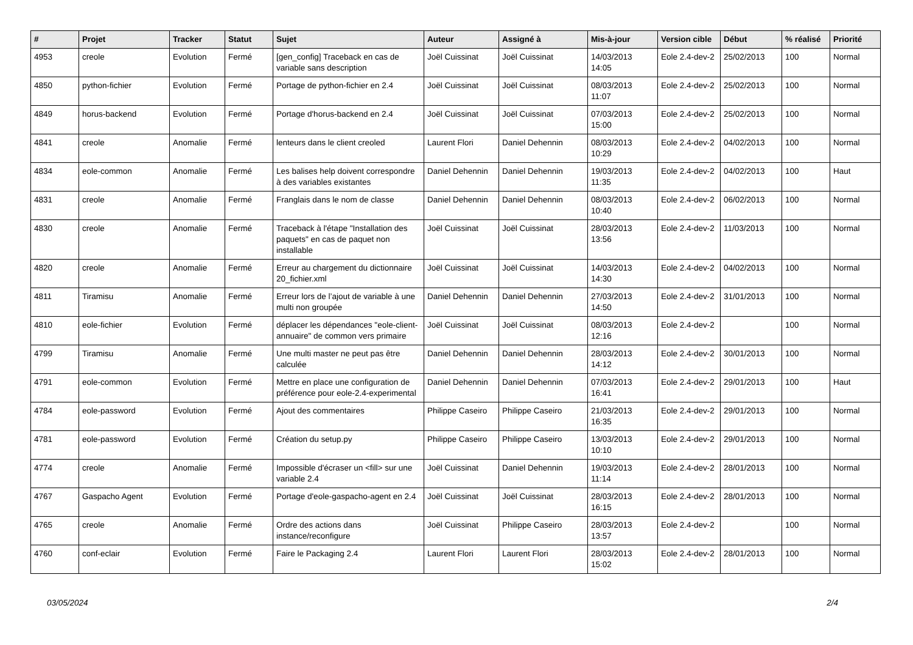| # | Projet | Tracker | Statut | Sujet | Auteur | Assigné à | Mis-à-jour | Version cible | Début | % réalisé | Priorité |
| --- | --- | --- | --- | --- | --- | --- | --- | --- | --- | --- | --- |
| 4953 | creole | Evolution | Fermé | [gen_config] Traceback en cas de variable sans description | Joël Cuissinat | Joël Cuissinat | 14/03/2013 14:05 | Eole 2.4-dev-2 | 25/02/2013 | 100 | Normal |
| 4850 | python-fichier | Evolution | Fermé | Portage de python-fichier en 2.4 | Joël Cuissinat | Joël Cuissinat | 08/03/2013 11:07 | Eole 2.4-dev-2 | 25/02/2013 | 100 | Normal |
| 4849 | horus-backend | Evolution | Fermé | Portage d'horus-backend en 2.4 | Joël Cuissinat | Joël Cuissinat | 07/03/2013 15:00 | Eole 2.4-dev-2 | 25/02/2013 | 100 | Normal |
| 4841 | creole | Anomalie | Fermé | lenteurs dans le client creoled | Laurent Flori | Daniel Dehennin | 08/03/2013 10:29 | Eole 2.4-dev-2 | 04/02/2013 | 100 | Normal |
| 4834 | eole-common | Anomalie | Fermé | Les balises help doivent correspondre à des variables existantes | Daniel Dehennin | Daniel Dehennin | 19/03/2013 11:35 | Eole 2.4-dev-2 | 04/02/2013 | 100 | Haut |
| 4831 | creole | Anomalie | Fermé | Franglais dans le nom de classe | Daniel Dehennin | Daniel Dehennin | 08/03/2013 10:40 | Eole 2.4-dev-2 | 06/02/2013 | 100 | Normal |
| 4830 | creole | Anomalie | Fermé | Traceback à l'étape "Installation des paquets" en cas de paquet non installable | Joël Cuissinat | Joël Cuissinat | 28/03/2013 13:56 | Eole 2.4-dev-2 | 11/03/2013 | 100 | Normal |
| 4820 | creole | Anomalie | Fermé | Erreur au chargement du dictionnaire 20_fichier.xml | Joël Cuissinat | Joël Cuissinat | 14/03/2013 14:30 | Eole 2.4-dev-2 | 04/02/2013 | 100 | Normal |
| 4811 | Tiramisu | Anomalie | Fermé | Erreur lors de l’ajout de variable à une multi non groupée | Daniel Dehennin | Daniel Dehennin | 27/03/2013 14:50 | Eole 2.4-dev-2 | 31/01/2013 | 100 | Normal |
| 4810 | eole-fichier | Evolution | Fermé | déplacer les dépendances "eole-client-annuaire" de common vers primaire | Joël Cuissinat | Joël Cuissinat | 08/03/2013 12:16 | Eole 2.4-dev-2 | | 100 | Normal |
| 4799 | Tiramisu | Anomalie | Fermé | Une multi master ne peut pas être calculée | Daniel Dehennin | Daniel Dehennin | 28/03/2013 14:12 | Eole 2.4-dev-2 | 30/01/2013 | 100 | Normal |
| 4791 | eole-common | Evolution | Fermé | Mettre en place une configuration de préférence pour eole-2.4-experimental | Daniel Dehennin | Daniel Dehennin | 07/03/2013 16:41 | Eole 2.4-dev-2 | 29/01/2013 | 100 | Haut |
| 4784 | eole-password | Evolution | Fermé | Ajout des commentaires | Philippe Caseiro | Philippe Caseiro | 21/03/2013 16:35 | Eole 2.4-dev-2 | 29/01/2013 | 100 | Normal |
| 4781 | eole-password | Evolution | Fermé | Création du setup.py | Philippe Caseiro | Philippe Caseiro | 13/03/2013 10:10 | Eole 2.4-dev-2 | 29/01/2013 | 100 | Normal |
| 4774 | creole | Anomalie | Fermé | Impossible d'écraser un <fill> sur une variable 2.4 | Joël Cuissinat | Daniel Dehennin | 19/03/2013 11:14 | Eole 2.4-dev-2 | 28/01/2013 | 100 | Normal |
| 4767 | Gaspacho Agent | Evolution | Fermé | Portage d'eole-gaspacho-agent en 2.4 | Joël Cuissinat | Joël Cuissinat | 28/03/2013 16:15 | Eole 2.4-dev-2 | 28/01/2013 | 100 | Normal |
| 4765 | creole | Anomalie | Fermé | Ordre des actions dans instance/reconfigure | Joël Cuissinat | Philippe Caseiro | 28/03/2013 13:57 | Eole 2.4-dev-2 | | 100 | Normal |
| 4760 | conf-eclair | Evolution | Fermé | Faire le Packaging 2.4 | Laurent Flori | Laurent Flori | 28/03/2013 15:02 | Eole 2.4-dev-2 | 28/01/2013 | 100 | Normal |
03/05/2024 2/4